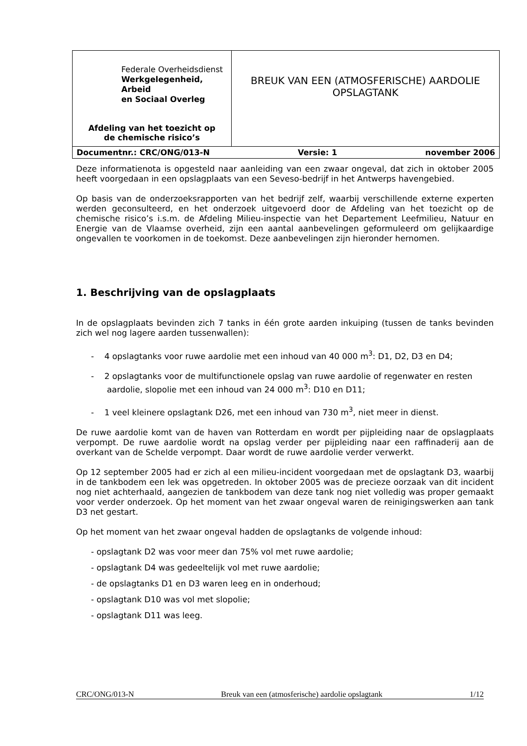| Federale Overheidsdienst Werkgelegenheid, Arbeid en Sociaal Overleg Afdeling van het toezicht op de chemische risico’s | BREUK VAN EEN (ATMOSFERISCHE) AARDOLIE OPSLAGTANK |
| Documentnr.: CRC/ONG/013-N Versie: 1 november 2006 | |
Deze informatienota is opgesteld naar aanleiding van een zwaar ongeval, dat zich in oktober 2005 heeft voorgedaan in een opslagplaats van een Seveso-bedrijf in het Antwerps havengebied.
Op basis van de onderzoeksrapporten van het bedrijf zelf, waarbij verschillende externe experten werden geconsulteerd, en het onderzoek uitgevoerd door de Afdeling van het toezicht op de chemische risico’s i.s.m. de Afdeling Milieu-inspectie van het Departement Leefmilieu, Natuur en Energie van de Vlaamse overheid, zijn een aantal aanbevelingen geformuleerd om gelijkaardige ongevallen te voorkomen in de toekomst. Deze aanbevelingen zijn hieronder hernomen.
1. Beschrijving van de opslagplaats
In de opslagplaats bevinden zich 7 tanks in één grote aarden inkuiping (tussen de tanks bevinden zich wel nog lagere aarden tussenwallen):
- 4 opslagtanks voor ruwe aardolie met een inhoud van 40 000 m<sup>3</sup>: D1, D2, D3 en D4;
- 2 opslagtanks voor de multifunctionele opslag van ruwe aardolie of regenwater en resten aardolie, slopolie met een inhoud van 24 000 m<sup>3</sup>: D10 en D11;
- 1 veel kleinere opslagtank D26, met een inhoud van 730 m<sup>3</sup>, niet meer in dienst.
De ruwe aardolie komt van de haven van Rotterdam en wordt per pijpleiding naar de opslagplaats verpompt. De ruwe aardolie wordt na opslag verder per pijpleiding naar een raffinaderij aan de overkant van de Schelde verpompt. Daar wordt de ruwe aardolie verder verwerkt.
Op 12 september 2005 had er zich al een milieu-incident voorgedaan met de opslagtank D3, waarbij in de tankbodem een lek was opgetreden. In oktober 2005 was de precieze oorzaak van dit incident nog niet achterhaald, aangezien de tankbodem van deze tank nog niet volledig was proper gemaakt voor verder onderzoek. Op het moment van het zwaar ongeval waren de reinigingswerken aan tank D3 net gestart.
Op het moment van het zwaar ongeval hadden de opslagtanks de volgende inhoud:
- opslagtank D2 was voor meer dan 75% vol met ruwe aardolie;
- opslagtank D4 was gedeeltelijk vol met ruwe aardolie;
- de opslagtanks D1 en D3 waren leeg en in onderhoud;
- opslagtank D10 was vol met slopolie;
- opslagtank D11 was leeg.
CRC/ONG/013-N Breuk van een (atmosferische) aardolie opslagtank 1/12